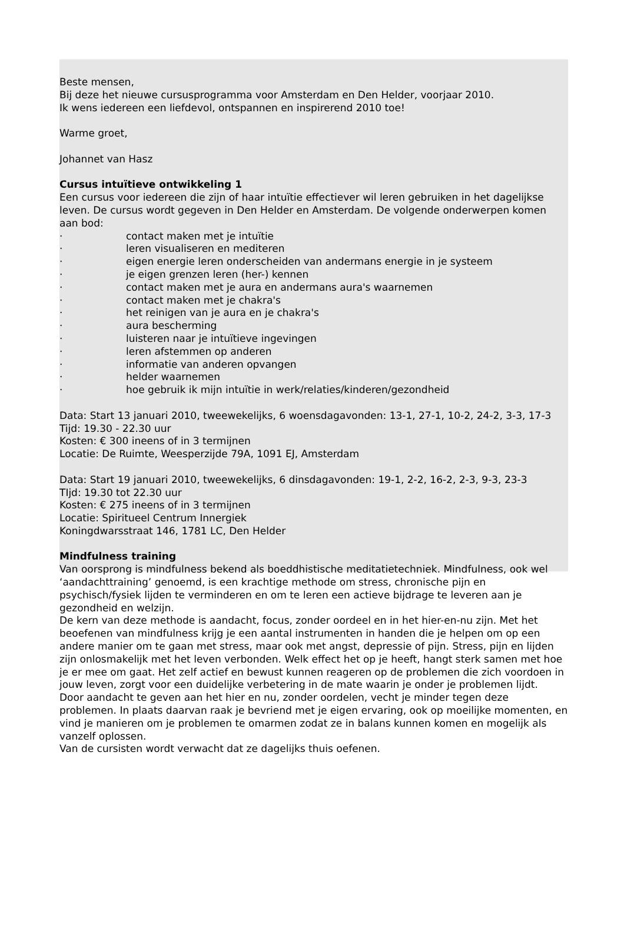Beste mensen,
Bij deze het nieuwe cursusprogramma voor Amsterdam en Den Helder, voorjaar 2010.
Ik wens iedereen een liefdevol, ontspannen en inspirerend 2010 toe!
Warme groet,
Johannet van Hasz
Cursus intuïtieve ontwikkeling 1
Een cursus voor iedereen die zijn of haar intuïtie effectiever wil leren gebruiken in het dagelijkse leven. De cursus wordt gegeven in Den Helder en Amsterdam. De volgende onderwerpen komen aan bod:
· contact maken met je intuïtie
· leren visualiseren en mediteren
· eigen energie leren onderscheiden van andermans energie in je systeem
· je eigen grenzen leren (her-) kennen
· contact maken met je aura en andermans aura's waarnemen
· contact maken met je chakra's
· het reinigen van je aura en je chakra's
· aura bescherming
· luisteren naar je intuïtieve ingevingen
· leren afstemmen op anderen
· informatie van anderen opvangen
· helder waarnemen
· hoe gebruik ik mijn intuïtie in werk/relaties/kinderen/gezondheid
Data: Start 13 januari 2010, tweewekelijks, 6 woensdagavonden: 13-1, 27-1, 10-2, 24-2, 3-3, 17-3
Tijd: 19.30 - 22.30 uur
Kosten: € 300 ineens of in 3 termijnen
Locatie: De Ruimte, Weesperzijde 79A, 1091 EJ, Amsterdam
Data: Start 19 januari 2010, tweewekelijks, 6 dinsdagavonden: 19-1, 2-2, 16-2, 2-3, 9-3, 23-3
TIjd: 19.30 tot 22.30 uur
Kosten: € 275 ineens of in 3 termijnen
Locatie: Spiritueel Centrum Innergiek
Koningdwarsstraat 146, 1781 LC, Den Helder
Mindfulness training
Van oorsprong is mindfulness bekend als boeddhistische meditatietechniek. Mindfulness, ook wel ‘aandachttraining’ genoemd, is een krachtige methode om stress, chronische pijn en psychisch/fysiek lijden te verminderen en om te leren een actieve bijdrage te leveren aan je gezondheid en welzijn.
De kern van deze methode is aandacht, focus, zonder oordeel en in het hier-en-nu zijn. Met het beoefenen van mindfulness krijg je een aantal instrumenten in handen die je helpen om op een andere manier om te gaan met stress, maar ook met angst, depressie of pijn. Stress, pijn en lijden zijn onlosmakelijk met het leven verbonden. Welk effect het op je heeft, hangt sterk samen met hoe je er mee om gaat. Het zelf actief en bewust kunnen reageren op de problemen die zich voordoen in jouw leven, zorgt voor een duidelijke verbetering in de mate waarin je onder je problemen lijdt.
Door aandacht te geven aan het hier en nu, zonder oordelen, vecht je minder tegen deze problemen. In plaats daarvan raak je bevriend met je eigen ervaring, ook op moeilijke momenten, en vind je manieren om je problemen te omarmen zodat ze in balans kunnen komen en mogelijk als vanzelf oplossen.
Van de cursisten wordt verwacht dat ze dagelijks thuis oefenen.